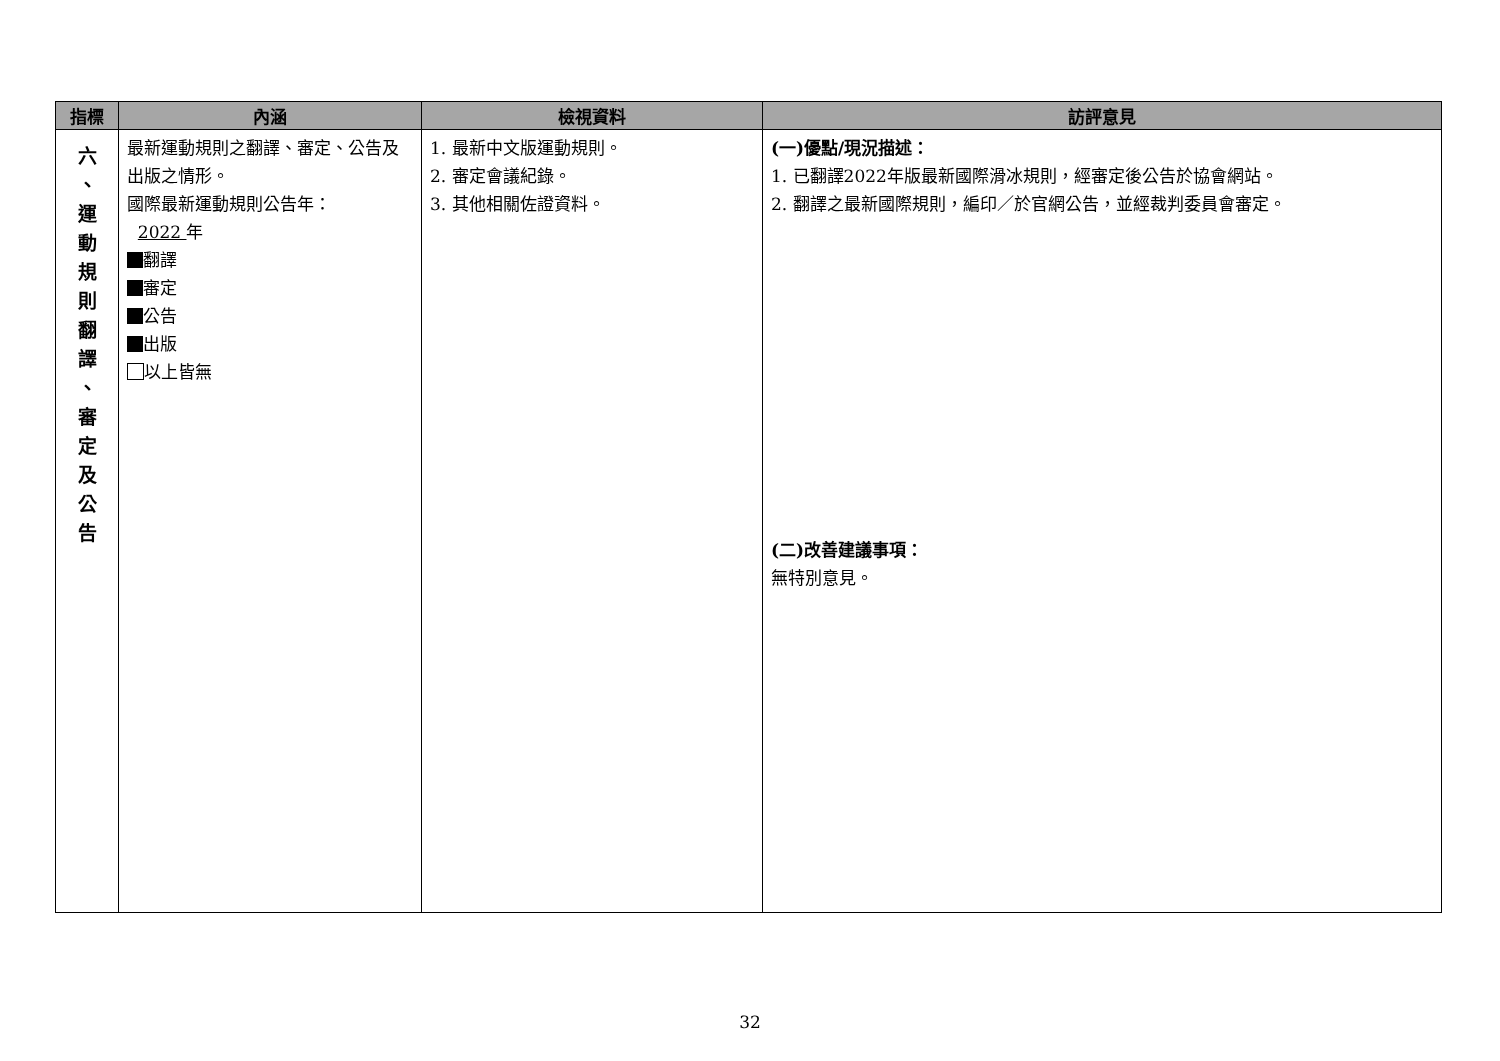| 指標 | 內涵 | 檢視資料 | 訪評意見 |
| --- | --- | --- | --- |
| 六 、 運 動 規 則 翻 譯 、 審 定 及 公 告 | 最新運動規則之翻譯、審定、公告及出版之情形。 國際最新運動規則公告年： 2022 年 翻譯 審定 公告 出版 以上皆無 | 1. 最新中文版運動規則。 2. 審定會議紀錄。 3. 其他相關佐證資料。 | (一)優點/現況描述： 1. 已翻譯2022年版最新國際滑冰規則，經審定後公告於協會網站。 2. 翻譯之最新國際規則，編印／於官網公告，並經裁判委員會審定。 (二)改善建議事項： 無特別意見。 |
32